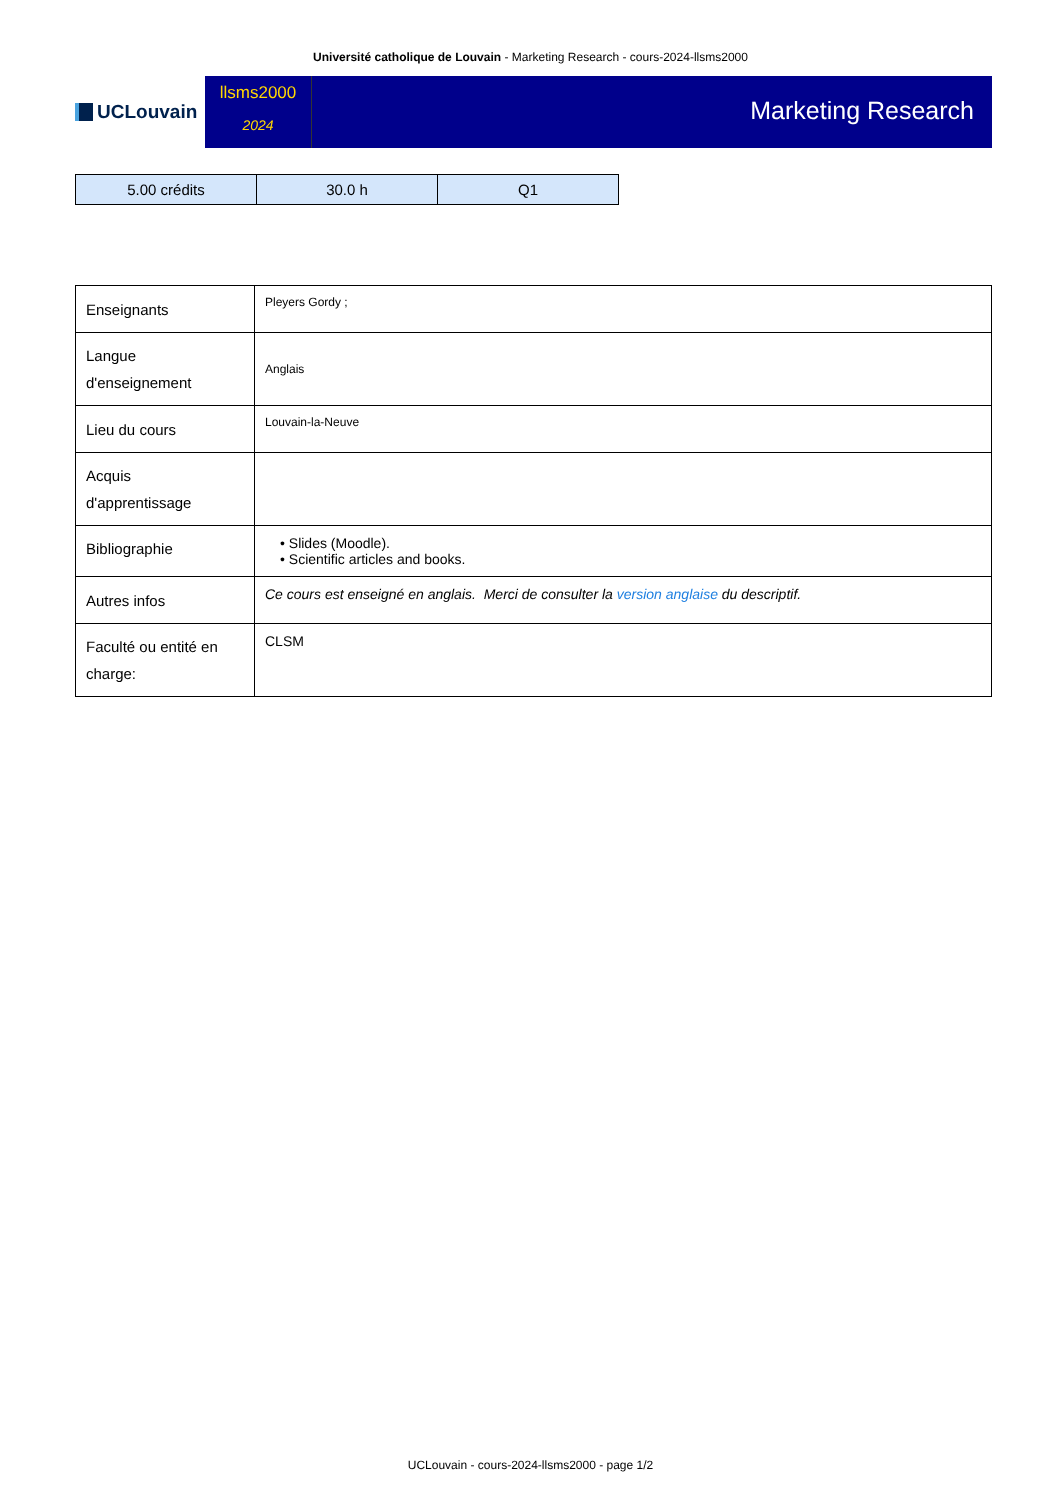Université catholique de Louvain - Marketing Research - cours-2024-llsms2000
UCLouvain
llsms2000
2024
Marketing Research
| 5.00 crédits | 30.0 h | Q1 |
| Enseignants | Pleyers Gordy ; |
| Langue d'enseignement | Anglais |
| Lieu du cours | Louvain-la-Neuve |
| Acquis d'apprentissage | |
| Bibliographie | • Slides (Moodle). • Scientific articles and books. |
| Autres infos | Ce cours est enseigné en anglais. Merci de consulter la version anglaise du descriptif. |
| Faculté ou entité en charge: | CLSM |
UCLouvain - cours-2024-llsms2000 - page 1/2